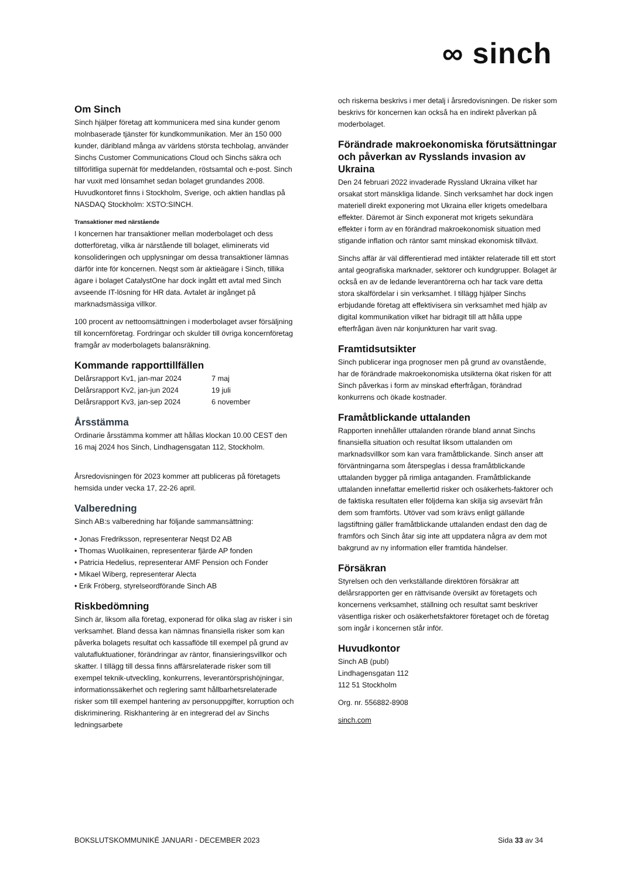∞ sinch
Om Sinch
Sinch hjälper företag att kommunicera med sina kunder genom molnbaserade tjänster för kundkommunikation. Mer än 150 000 kunder, däribland många av världens största techbolag, använder Sinchs Customer Communications Cloud och Sinchs säkra och tillförlitliga supernät för meddelanden, röstsamtal och e-post. Sinch har vuxit med lönsamhet sedan bolaget grundandes 2008. Huvudkontoret finns i Stockholm, Sverige, och aktien handlas på NASDAQ Stockholm: XSTO:SINCH.
Transaktioner med närstående
I koncernen har transaktioner mellan moderbolaget och dess dotterföretag, vilka är närstående till bolaget, eliminerats vid konsolideringen och upplysningar om dessa transaktioner lämnas därför inte för koncernen. Neqst som är aktieägare i Sinch, tillika ägare i bolaget CatalystOne har dock ingått ett avtal med Sinch avseende IT-lösning för HR data. Avtalet är ingånget på marknadsmässiga villkor.
100 procent av nettoomsättningen i moderbolaget avser försäljning till koncernföretag. Fordringar och skulder till övriga koncernföretag framgår av moderbolagets balansräkning.
Kommande rapporttillfällen
| Delårsrapport Kv1, jan-mar 2024 | 7 maj |
| Delårsrapport Kv2, jan-jun 2024 | 19 juli |
| Delårsrapport Kv3, jan-sep 2024 | 6 november |
Årsstämma
Ordinarie årsstämma kommer att hållas klockan 10.00 CEST den 16 maj 2024 hos Sinch, Lindhagensgatan 112, Stockholm.
Årsredovisningen för 2023 kommer att publiceras på företagets hemsida under vecka 17, 22-26 april.
Valberedning
Sinch AB:s valberedning har följande sammansättning:
• Jonas Fredriksson, representerar Neqst D2 AB
• Thomas Wuolikainen, representerar fjärde AP fonden
• Patricia Hedelius, representerar AMF Pension och Fonder
• Mikael Wiberg, representerar Alecta
• Erik Fröberg, styrelseordförande Sinch AB
Riskbedömning
Sinch är, liksom alla företag, exponerad för olika slag av risker i sin verksamhet. Bland dessa kan nämnas finansiella risker som kan påverka bolagets resultat och kassaflöde till exempel på grund av valutafluktuationer, förändringar av räntor, finansieringsvillkor och skatter. I tillägg till dessa finns affärsrelaterade risker som till exempel teknik-utveckling, konkurrens, leverantörsprishöjningar, informationssäkerhet och reglering samt hållbarhetsrelaterade risker som till exempel hantering av personuppgifter, korruption och diskriminering. Riskhantering är en integrerad del av Sinchs ledningsarbete
och riskerna beskrivs i mer detalj i årsredovisningen. De risker som beskrivs för koncernen kan också ha en indirekt påverkan på moderbolaget.
Förändrade makroekonomiska förutsättningar och påverkan av Rysslands invasion av Ukraina
Den 24 februari 2022 invaderade Ryssland Ukraina vilket har orsakat stort mänskliga lidande. Sinch verksamhet har dock ingen materiell direkt exponering mot Ukraina eller krigets omedelbara effekter. Däremot är Sinch exponerat mot krigets sekundära effekter i form av en förändrad makroekonomisk situation med stigande inflation och räntor samt minskad ekonomisk tillväxt.
Sinchs affär är väl differentierad med intäkter relaterade till ett stort antal geografiska marknader, sektorer och kundgrupper. Bolaget är också en av de ledande leverantörerna och har tack vare detta stora skalfördelar i sin verksamhet. I tillägg hjälper Sinchs erbjudande företag att effektivisera sin verksamhet med hjälp av digital kommunikation vilket har bidragit till att hålla uppe efterfrågan även när konjunkturen har varit svag.
Framtidsutsikter
Sinch publicerar inga prognoser men på grund av ovanstående, har de förändrade makroekonomiska utsikterna ökat risken för att Sinch påverkas i form av minskad efterfrågan, förändrad konkurrens och ökade kostnader.
Framåtblickande uttalanden
Rapporten innehåller uttalanden rörande bland annat Sinchs finansiella situation och resultat liksom uttalanden om marknadsvillkor som kan vara framåtblickande. Sinch anser att förväntningarna som återspeglas i dessa framåtblickande uttalanden bygger på rimliga antaganden. Framåtblickande uttalanden innefattar emellertid risker och osäkerhets-faktorer och de faktiska resultaten eller följderna kan skilja sig avsevärt från dem som framförts. Utöver vad som krävs enligt gällande lagstiftning gäller framåtblickande uttalanden endast den dag de framförs och Sinch åtar sig inte att uppdatera några av dem mot bakgrund av ny information eller framtida händelser.
Försäkran
Styrelsen och den verkställande direktören försäkrar att delårsrapporten ger en rättvisande översikt av företagets och koncernens verksamhet, ställning och resultat samt beskriver väsentliga risker och osäkerhetsfaktorer företaget och de företag som ingår i koncernen står inför.
Huvudkontor
Sinch AB (publ)
Lindhagensgatan 112
112 51 Stockholm
Org. nr. 556882-8908
sinch.com
BOKSLUTSKOMMUNIKÉ JANUARI - DECEMBER 2023 Sida 33 av 34